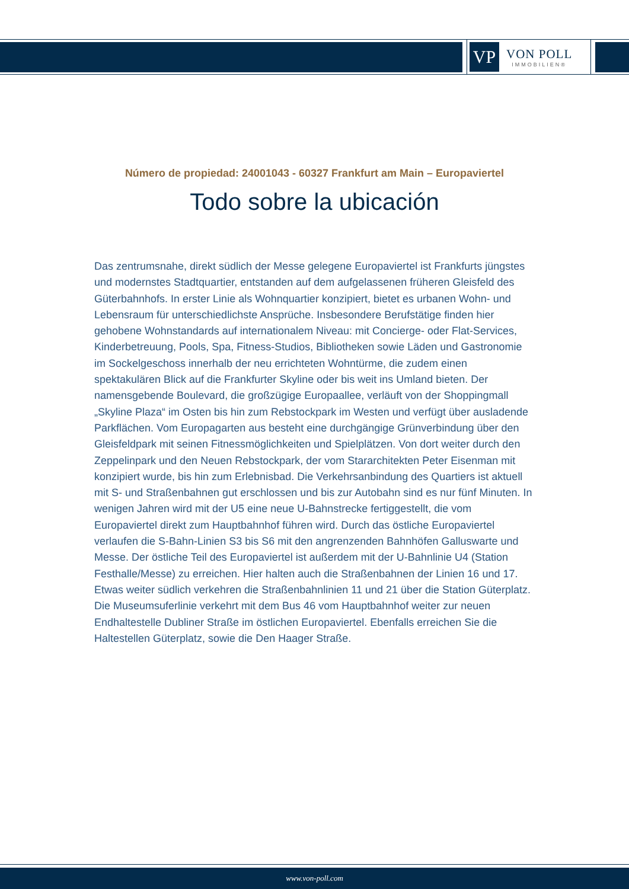VP
VON POLL
IMMOBILIEN®
Número de propiedad: 24001043 - 60327 Frankfurt am Main – Europaviertel
Todo sobre la ubicación
Das zentrumsnahe, direkt südlich der Messe gelegene Europaviertel ist Frankfurts jüngstes und modernstes Stadtquartier, entstanden auf dem aufgelassenen früheren Gleisfeld des Güterbahnhofs. In erster Linie als Wohnquartier konzipiert, bietet es urbanen Wohn- und Lebensraum für unterschiedlichste Ansprüche. Insbesondere Berufstätige finden hier gehobene Wohnstandards auf internationalem Niveau: mit Concierge- oder Flat-Services, Kinderbetreuung, Pools, Spa, Fitness-Studios, Bibliotheken sowie Läden und Gastronomie im Sockelgeschoss innerhalb der neu errichteten Wohntürme, die zudem einen spektakulären Blick auf die Frankfurter Skyline oder bis weit ins Umland bieten. Der namensgebende Boulevard, die großzügige Europaallee, verläuft von der Shoppingmall „Skyline Plaza“ im Osten bis hin zum Rebstockpark im Westen und verfügt über ausladende Parkflächen. Vom Europagarten aus besteht eine durchgängige Grünverbindung über den Gleisfeldpark mit seinen Fitnessmöglichkeiten und Spielplätzen. Von dort weiter durch den Zeppelinpark und den Neuen Rebstockpark, der vom Stararchitekten Peter Eisenman mit konzipiert wurde, bis hin zum Erlebnisbad. Die Verkehrsanbindung des Quartiers ist aktuell mit S- und Straßenbahnen gut erschlossen und bis zur Autobahn sind es nur fünf Minuten. In wenigen Jahren wird mit der U5 eine neue U-Bahnstrecke fertiggestellt, die vom Europaviertel direkt zum Hauptbahnhof führen wird. Durch das östliche Europaviertel verlaufen die S-Bahn-Linien S3 bis S6 mit den angrenzenden Bahnhöfen Galluswarte und Messe. Der östliche Teil des Europaviertel ist außerdem mit der U-Bahnlinie U4 (Station Festhalle/Messe) zu erreichen. Hier halten auch die Straßenbahnen der Linien 16 und 17. Etwas weiter südlich verkehren die Straßenbahnlinien 11 und 21 über die Station Güterplatz. Die Museumsuferlinie verkehrt mit dem Bus 46 vom Hauptbahnhof weiter zur neuen Endhaltestelle Dubliner Straße im östlichen Europaviertel. Ebenfalls erreichen Sie die Haltestellen Güterplatz, sowie die Den Haager Straße.
www.von-poll.com